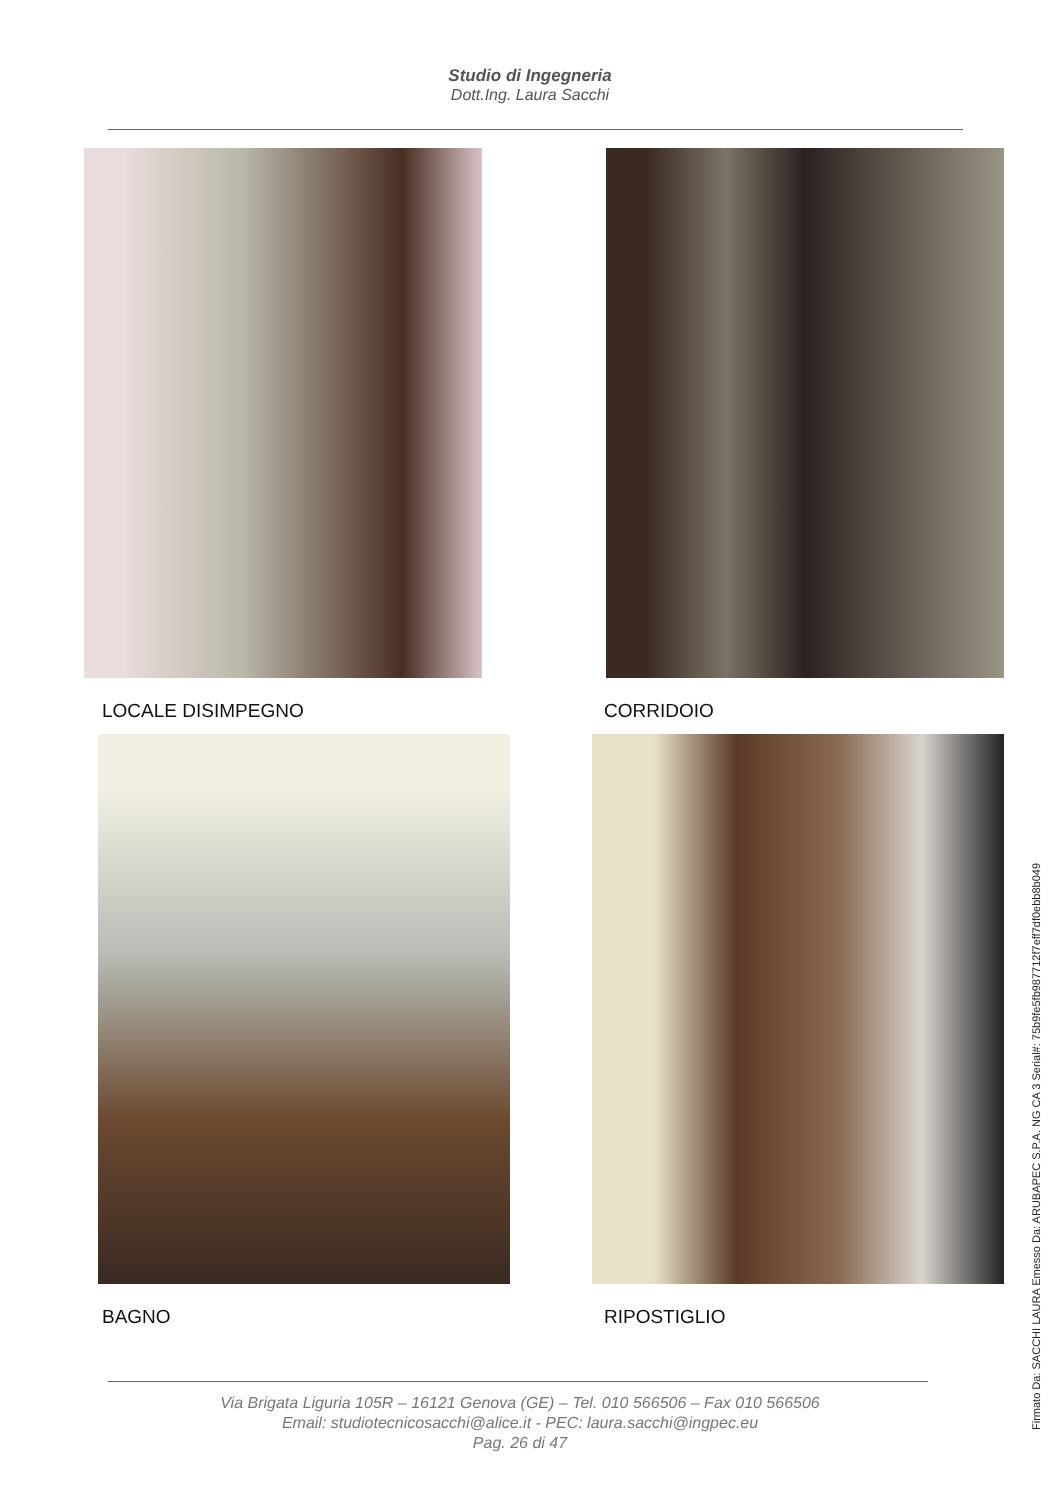Studio di Ingegneria
Dott.Ing. Laura Sacchi
LOCALE DISIMPEGNO CORRIDOIO
BAGNO RIPOSTIGLIO
Via Brigata Liguria 105R – 16121 Genova (GE) – Tel. 010 566506 – Fax 010 566506
Email: studiotecnicosacchi@alice.it - PEC: laura.sacchi@ingpec.eu
Pag. 26 di 47
Firmato Da: SACCHI LAURA Emesso Da: ARUBAPEC S.P.A. NG CA 3 Serial#: 75b9fe5fb987712f7eff7df0ebb8b049